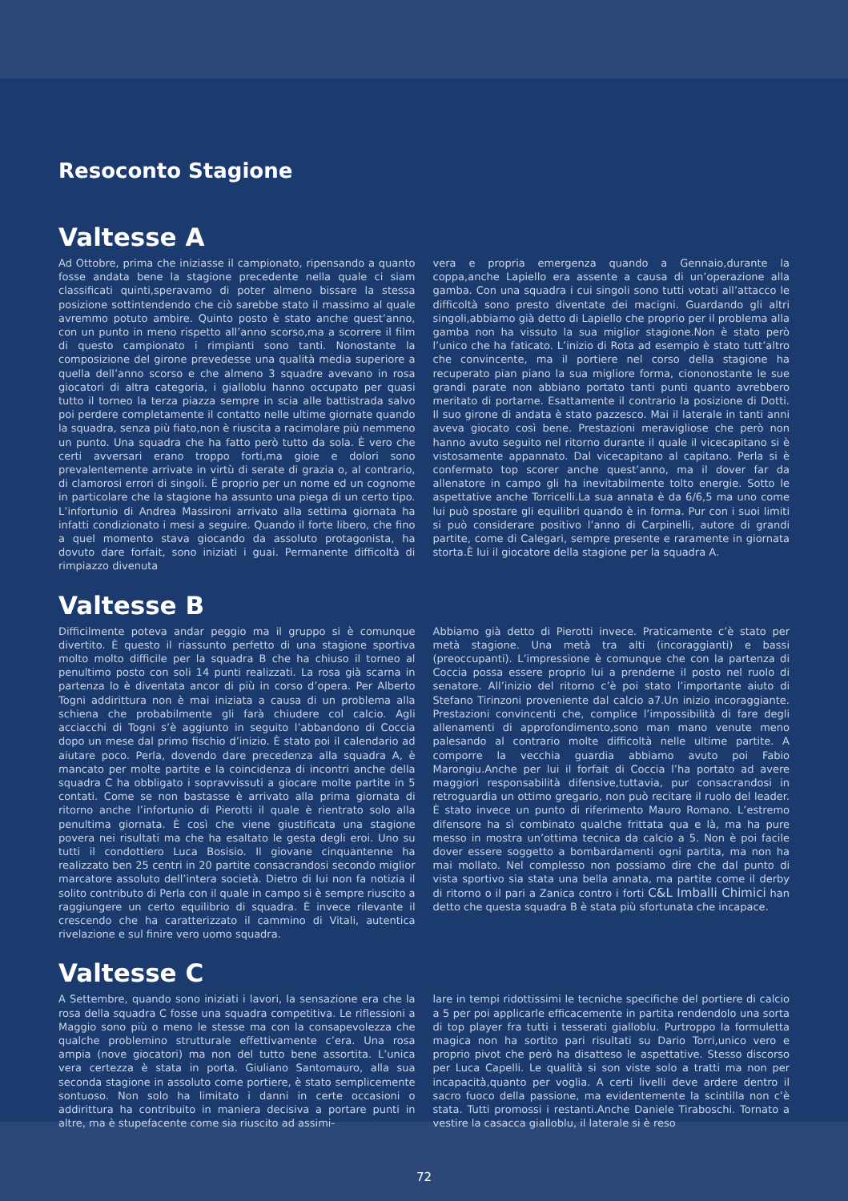Resoconto Stagione
Valtesse A
Ad Ottobre, prima che iniziasse il campionato, ripensando a quanto fosse andata bene la stagione precedente nella quale ci siam classificati quinti,speravamo di poter almeno bissare la stessa posizione sottintendendo che ciò sarebbe stato il massimo al quale avremmo potuto ambire. Quinto posto è stato anche quest’anno, con un punto in meno rispetto all’anno scorso,ma a scorrere il film di questo campionato i rimpianti sono tanti. Nonostante la composizione del girone prevedesse una qualità media superiore a quella dell’anno scorso e che almeno 3 squadre avevano in rosa giocatori di altra categoria, i gialloblu hanno occupato per quasi tutto il torneo la terza piazza sempre in scia alle battistrada salvo poi perdere completamente il contatto nelle ultime giornate quando la squadra, senza più fiato,non è riuscita a racimolare più nemmeno un punto. Una squadra che ha fatto però tutto da sola. È vero che certi avversari erano troppo forti,ma gioie e dolori sono prevalentemente arrivate in virtù di serate di grazia o, al contrario, di clamorosi errori di singoli. È proprio per un nome ed un cognome in particolare che la stagione ha assunto una piega di un certo tipo. L’infortunio di Andrea Massironi arrivato alla settima giornata ha infatti condizionato i mesi a seguire. Quando il forte libero, che fino a quel momento stava giocando da assoluto protagonista, ha dovuto dare forfait, sono iniziati i guai. Permanente difficoltà di rimpiazzo divenuta
vera e propria emergenza quando a Gennaio,durante la coppa,anche Lapiello era assente a causa di un’operazione alla gamba. Con una squadra i cui singoli sono tutti votati all’attacco le difficoltà sono presto diventate dei macigni. Guardando gli altri singoli,abbiamo già detto di Lapiello che proprio per il problema alla gamba non ha vissuto la sua miglior stagione.Non è stato però l’unico che ha faticato. L’inizio di Rota ad esempio è stato tutt’altro che convincente, ma il portiere nel corso della stagione ha recuperato pian piano la sua migliore forma, ciononostante le sue grandi parate non abbiano portato tanti punti quanto avrebbero meritato di portarne. Esattamente il contrario la posizione di Dotti. Il suo girone di andata è stato pazzesco. Mai il laterale in tanti anni aveva giocato così bene. Prestazioni meravigliose che però non hanno avuto seguito nel ritorno durante il quale il vicecapitano si è vistosamente appannato. Dal vicecapitano al capitano. Perla si è confermato top scorer anche quest’anno, ma il dover far da allenatore in campo gli ha inevitabilmente tolto energie. Sotto le aspettative anche Torricelli.La sua annata è da 6/6,5 ma uno come lui può spostare gli equilibri quando è in forma. Pur con i suoi limiti si può considerare positivo l’anno di Carpinelli, autore di grandi partite, come di Calegari, sempre presente e raramente in giornata storta.È lui il giocatore della stagione per la squadra A.
Valtesse B
Difficilmente poteva andar peggio ma il gruppo si è comunque divertito. È questo il riassunto perfetto di una stagione sportiva molto molto difficile per la squadra B che ha chiuso il torneo al penultimo posto con soli 14 punti realizzati. La rosa già scarna in partenza lo è diventata ancor di più in corso d’opera. Per Alberto Togni addirittura non è mai iniziata a causa di un problema alla schiena che probabilmente gli farà chiudere col calcio. Agli acciacchi di Togni s’è aggiunto in seguito l’abbandono di Coccia dopo un mese dal primo fischio d’inizio. È stato poi il calendario ad aiutare poco. Perla, dovendo dare precedenza alla squadra A, è mancato per molte partite e la coincidenza di incontri anche della squadra C ha obbligato i sopravvissuti a giocare molte partite in 5 contati. Come se non bastasse è arrivato alla prima giornata di ritorno anche l’infortunio di Pierotti il quale è rientrato solo alla penultima giornata. È così che viene giustificata una stagione povera nei risultati ma che ha esaltato le gesta degli eroi. Uno su tutti il condottiero Luca Bosisio. Il giovane cinquantenne ha realizzato ben 25 centri in 20 partite consacrandosi secondo miglior marcatore assoluto dell’intera società. Dietro di lui non fa notizia il solito contributo di Perla con il quale in campo si è sempre riuscito a raggiungere un certo equilibrio di squadra. È invece rilevante il crescendo che ha caratterizzato il cammino di Vitali, autentica rivelazione e sul finire vero uomo squadra.
Abbiamo già detto di Pierotti invece. Praticamente c’è stato per metà stagione. Una metà tra alti (incoraggianti) e bassi (preoccupanti). L’impressione è comunque che con la partenza di Coccia possa essere proprio lui a prenderne il posto nel ruolo di senatore. All’inizio del ritorno c’è poi stato l’importante aiuto di Stefano Tirinzoni proveniente dal calcio a7.Un inizio incoraggiante. Prestazioni convincenti che, complice l’impossibilità di fare degli allenamenti di approfondimento,sono man mano venute meno palesando al contrario molte difficoltà nelle ultime partite. A comporre la vecchia guardia abbiamo avuto poi Fabio Marongiu.Anche per lui il forfait di Coccia l’ha portato ad avere maggiori responsabilità difensive,tuttavia, pur consacrandosi in retroguardia un ottimo gregario, non può recitare il ruolo del leader. È stato invece un punto di riferimento Mauro Romano. L’estremo difensore ha sì combinato qualche frittata qua e là, ma ha pure messo in mostra un’ottima tecnica da calcio a 5. Non è poi facile dover essere soggetto a bombardamenti ogni partita, ma non ha mai mollato. Nel complesso non possiamo dire che dal punto di vista sportivo sia stata una bella annata, ma partite come il derby di ritorno o il pari a Zanica contro i forti C&L Imballi Chimici han detto che questa squadra B è stata più sfortunata che incapace.
Valtesse C
A Settembre, quando sono iniziati i lavori, la sensazione era che la rosa della squadra C fosse una squadra competitiva. Le riflessioni a Maggio sono più o meno le stesse ma con la consapevolezza che qualche problemino strutturale effettivamente c’era. Una rosa ampia (nove giocatori) ma non del tutto bene assortita. L’unica vera certezza è stata in porta. Giuliano Santomauro, alla sua seconda stagione in assoluto come portiere, è stato semplicemente sontuoso. Non solo ha limitato i danni in certe occasioni o addirittura ha contribuito in maniera decisiva a portare punti in altre, ma è stupefacente come sia riuscito ad assimi-
lare in tempi ridottissimi le tecniche specifiche del portiere di calcio a 5 per poi applicarle efficacemente in partita rendendolo una sorta di top player fra tutti i tesserati gialloblu. Purtroppo la formuletta magica non ha sortito pari risultati su Dario Torri,unico vero e proprio pivot che però ha disatteso le aspettative. Stesso discorso per Luca Capelli. Le qualità si son viste solo a tratti ma non per incapacità,quanto per voglia. A certi livelli deve ardere dentro il sacro fuoco della passione, ma evidentemente la scintilla non c’è stata. Tutti promossi i restanti.Anche Daniele Tiraboschi. Tornato a vestire la casacca gialloblu, il laterale si è reso
72